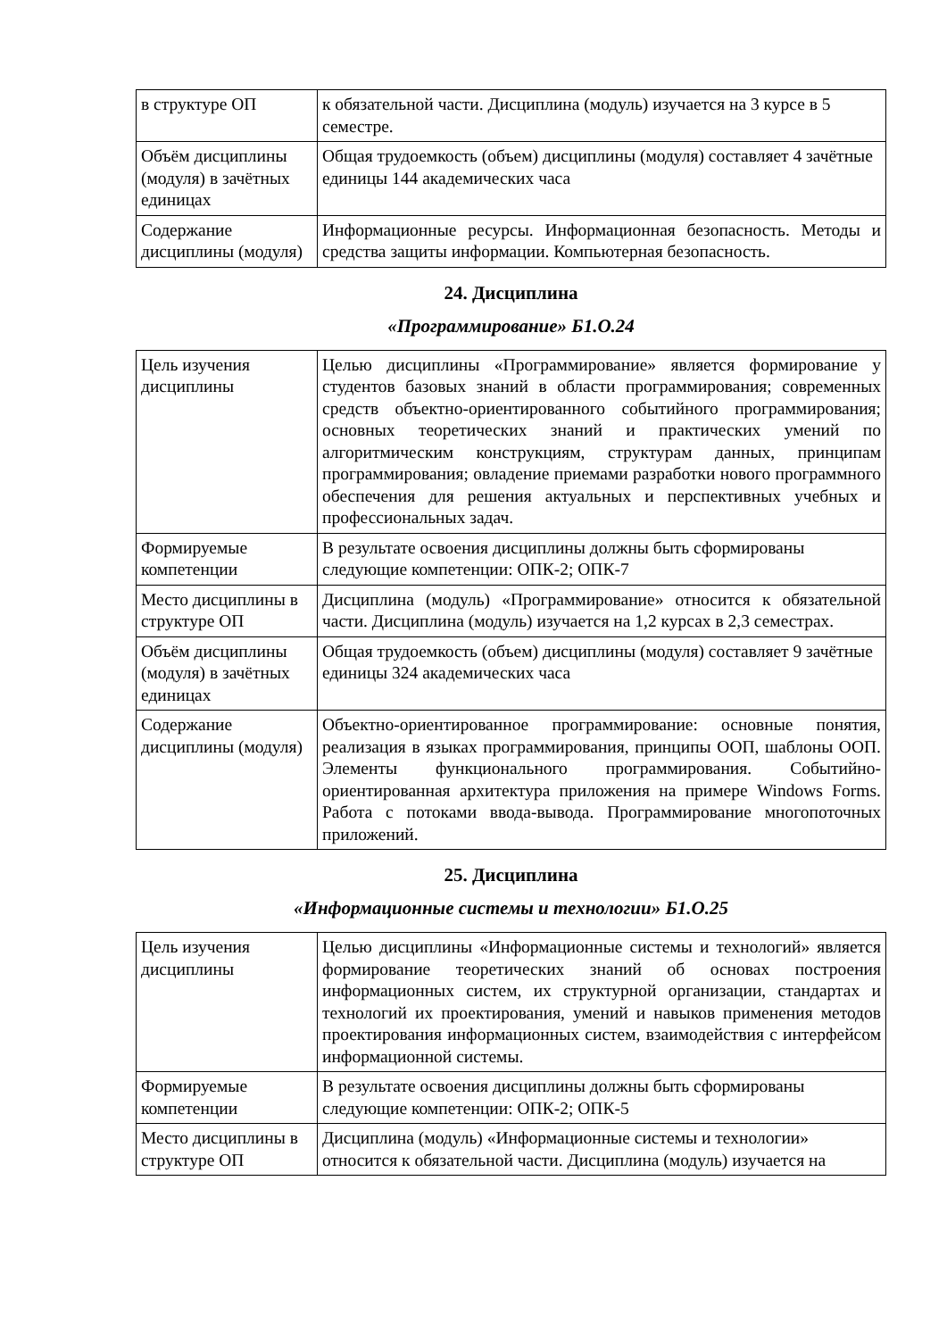| в структуре ОП | к обязательной части. Дисциплина (модуль) изучается на 3 курсе в 5 семестре. |
| Объём дисциплины (модуля) в зачётных единицах | Общая трудоемкость (объем) дисциплины (модуля) составляет 4 зачётные единицы 144 академических часа |
| Содержание дисциплины (модуля) | Информационные ресурсы. Информационная безопасность. Методы и средства защиты информации. Компьютерная безопасность. |
24. Дисциплина
«Программирование» Б1.О.24
| Цель изучения дисциплины | Целью дисциплины «Программирование» является формирование у студентов базовых знаний в области программирования; современных средств объектно-ориентированного событийного программирования; основных теоретических знаний и практических умений по алгоритмическим конструкциям, структурам данных, принципам программирования; овладение приемами разработки нового программного обеспечения для решения актуальных и перспективных учебных и профессиональных задач. |
| Формируемые компетенции | В результате освоения дисциплины должны быть сформированы следующие компетенции: ОПК-2; ОПК-7 |
| Место дисциплины в структуре ОП | Дисциплина (модуль) «Программирование» относится к обязательной части. Дисциплина (модуль) изучается на 1,2 курсах в 2,3 семестрах. |
| Объём дисциплины (модуля) в зачётных единицах | Общая трудоемкость (объем) дисциплины (модуля) составляет 9 зачётные единицы 324 академических часа |
| Содержание дисциплины (модуля) | Объектно-ориентированное программирование: основные понятия, реализация в языках программирования, принципы ООП, шаблоны ООП. Элементы функционального программирования. Событийно-ориентированная архитектура приложения на примере Windows Forms. Работа с потоками ввода-вывода. Программирование многопоточных приложений. |
25. Дисциплина
«Информационные системы и технологии» Б1.О.25
| Цель изучения дисциплины | Целью дисциплины «Информационные системы и технологий» является формирование теоретических знаний об основах построения информационных систем, их структурной организации, стандартах и технологий их проектирования, умений и навыков применения методов проектирования информационных систем, взаимодействия с интерфейсом информационной системы. |
| Формируемые компетенции | В результате освоения дисциплины должны быть сформированы следующие компетенции: ОПК-2; ОПК-5 |
| Место дисциплины в структуре ОП | Дисциплина (модуль) «Информационные системы и технологии» относится к обязательной части. Дисциплина (модуль) изучается на |